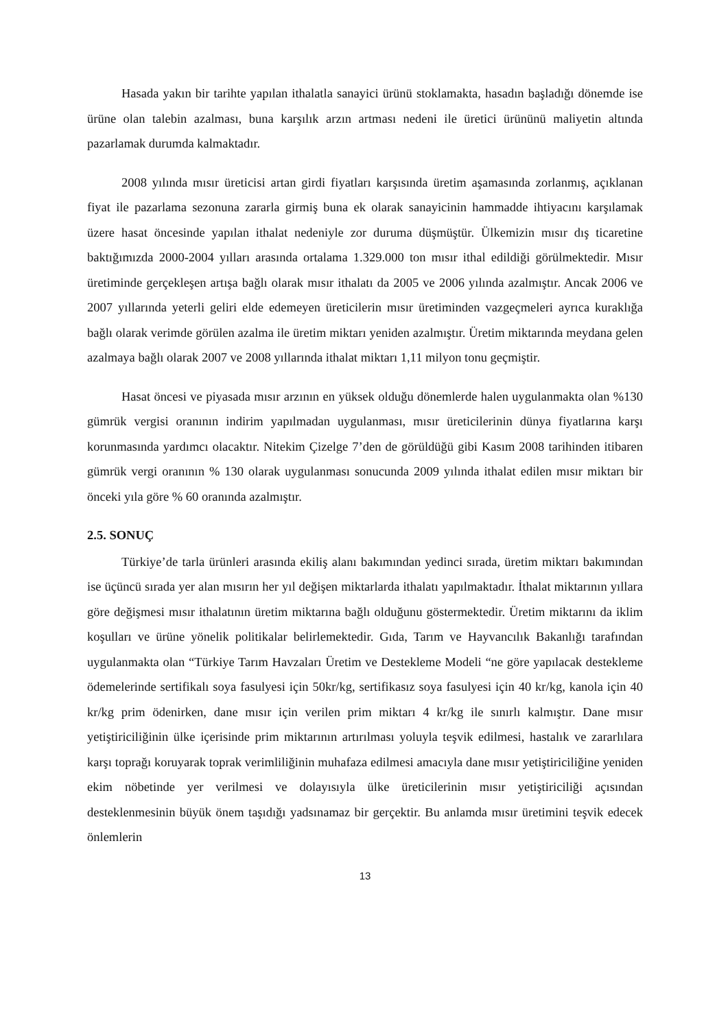Hasada yakın bir tarihte yapılan ithalatla sanayici ürünü stoklamakta, hasadın başladığı dönemde ise ürüne olan talebin azalması, buna karşılık arzın artması nedeni ile üretici ürününü maliyetin altında pazarlamak durumda kalmaktadır.
2008 yılında mısır üreticisi artan girdi fiyatları karşısında üretim aşamasında zorlanmış, açıklanan fiyat ile pazarlama sezonuna zararla girmiş buna ek olarak sanayicinin hammadde ihtiyacını karşılamak üzere hasat öncesinde yapılan ithalat nedeniyle zor duruma düşmüştür. Ülkemizin mısır dış ticaretine baktığımızda 2000-2004 yılları arasında ortalama 1.329.000 ton mısır ithal edildiği görülmektedir. Mısır üretiminde gerçekleşen artışa bağlı olarak mısır ithalatı da 2005 ve 2006 yılında azalmıştır. Ancak 2006 ve 2007 yıllarında yeterli geliri elde edemeyen üreticilerin mısır üretiminden vazgeçmeleri ayrıca kuraklığa bağlı olarak verimde görülen azalma ile üretim miktarı yeniden azalmıştır. Üretim miktarında meydana gelen azalmaya bağlı olarak 2007 ve 2008 yıllarında ithalat miktarı 1,11 milyon tonu geçmiştir.
Hasat öncesi ve piyasada mısır arzının en yüksek olduğu dönemlerde halen uygulanmakta olan %130 gümrük vergisi oranının indirim yapılmadan uygulanması, mısır üreticilerinin dünya fiyatlarına karşı korunmasında yardımcı olacaktır. Nitekim Çizelge 7’den de görüldüğü gibi Kasım 2008 tarihinden itibaren gümrük vergi oranının % 130 olarak uygulanması sonucunda 2009 yılında ithalat edilen mısır miktarı bir önceki yıla göre % 60 oranında azalmıştır.
2.5. SONUÇ
Türkiye’de tarla ürünleri arasında ekiliş alanı bakımından yedinci sırada, üretim miktarı bakımından ise üçüncü sırada yer alan mısırın her yıl değişen miktarlarda ithalatı yapılmaktadır. İthalat miktarının yıllara göre değişmesi mısır ithalatının üretim miktarına bağlı olduğunu göstermektedir. Üretim miktarını da iklim koşulları ve ürüne yönelik politikalar belirlemektedir. Gıda, Tarım ve Hayvancılık Bakanlığı tarafından uygulanmakta olan “Türkiye Tarım Havzaları Üretim ve Destekleme Modeli “ne göre yapılacak destekleme ödemelerinde sertifikalı soya fasulyesi için 50kr/kg, sertifikasız soya fasulyesi için 40 kr/kg, kanola için 40 kr/kg prim ödenirken, dane mısır için verilen prim miktarı 4 kr/kg ile sınırlı kalmıştır. Dane mısır yetiştiriciliğinin ülke içerisinde prim miktarının artırılması yoluyla teşvik edilmesi, hastalık ve zararlılara karşı toprağı koruyarak toprak verimliliğinin muhafaza edilmesi amacıyla dane mısır yetiştiriciliğine yeniden ekim nöbetinde yer verilmesi ve dolayısıyla ülke üreticilerinin mısır yetiştiriciliği açısından desteklenmesinin büyük önem taşıdığı yadsınamaz bir gerçektir. Bu anlamda mısır üretimini teşvik edecek önlemlerin
13